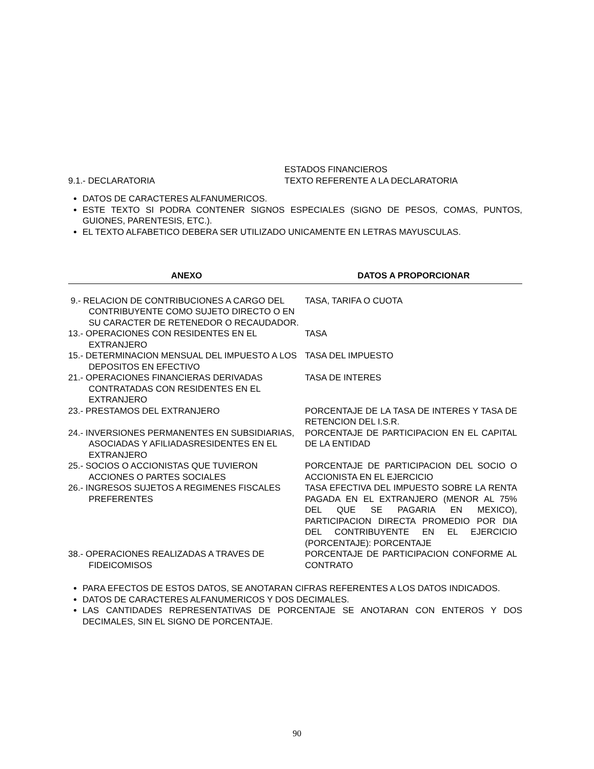9.1.- DECLARATORIA ESTADOS FINANCIEROS
TEXTO REFERENTE A LA DECLARATORIA
DATOS DE CARACTERES ALFANUMERICOS.
ESTE TEXTO SI PODRA CONTENER SIGNOS ESPECIALES (SIGNO DE PESOS, COMAS, PUNTOS, GUIONES, PARENTESIS, ETC.).
EL TEXTO ALFABETICO DEBERA SER UTILIZADO UNICAMENTE EN LETRAS MAYUSCULAS.
| ANEXO | DATOS A PROPORCIONAR |
| --- | --- |
| 9.- RELACION DE CONTRIBUCIONES A CARGO DEL CONTRIBUYENTE COMO SUJETO DIRECTO O EN SU CARACTER DE RETENEDOR O RECAUDADOR. | TASA, TARIFA O CUOTA |
| 13.- OPERACIONES CON RESIDENTES EN EL EXTRANJERO | TASA |
| 15.- DETERMINACION MENSUAL DEL IMPUESTO A LOS DEPOSITOS EN EFECTIVO | TASA DEL IMPUESTO |
| 21.- OPERACIONES FINANCIERAS DERIVADAS CONTRATADAS CON RESIDENTES EN EL EXTRANJERO | TASA DE INTERES |
| 23.- PRESTAMOS DEL EXTRANJERO | PORCENTAJE DE LA TASA DE INTERES Y TASA DE RETENCION DEL I.S.R. |
| 24.- INVERSIONES PERMANENTES EN SUBSIDIARIAS, ASOCIADAS Y AFILIADASRESIDENTES EN EL EXTRANJERO | PORCENTAJE DE PARTICIPACION EN EL CAPITAL DE LA ENTIDAD |
| 25.- SOCIOS O ACCIONISTAS QUE TUVIERON ACCIONES O PARTES SOCIALES | PORCENTAJE DE PARTICIPACION DEL SOCIO O ACCIONISTA EN EL EJERCICIO |
| 26.- INGRESOS SUJETOS A REGIMENES FISCALES PREFERENTES | TASA EFECTIVA DEL IMPUESTO SOBRE LA RENTA PAGADA EN EL EXTRANJERO (MENOR AL 75% DEL QUE SE PAGARIA EN MEXICO), PARTICIPACION DIRECTA PROMEDIO POR DIA DEL CONTRIBUYENTE EN EL EJERCICIO (PORCENTAJE): PORCENTAJE |
| 38.- OPERACIONES REALIZADAS A TRAVES DE FIDEICOMISOS | PORCENTAJE DE PARTICIPACION CONFORME AL CONTRATO |
PARA EFECTOS DE ESTOS DATOS, SE ANOTARAN CIFRAS REFERENTES A LOS DATOS INDICADOS.
DATOS DE CARACTERES ALFANUMERICOS Y DOS DECIMALES.
LAS CANTIDADES REPRESENTATIVAS DE PORCENTAJE SE ANOTARAN CON ENTEROS Y DOS DECIMALES, SIN EL SIGNO DE PORCENTAJE.
90